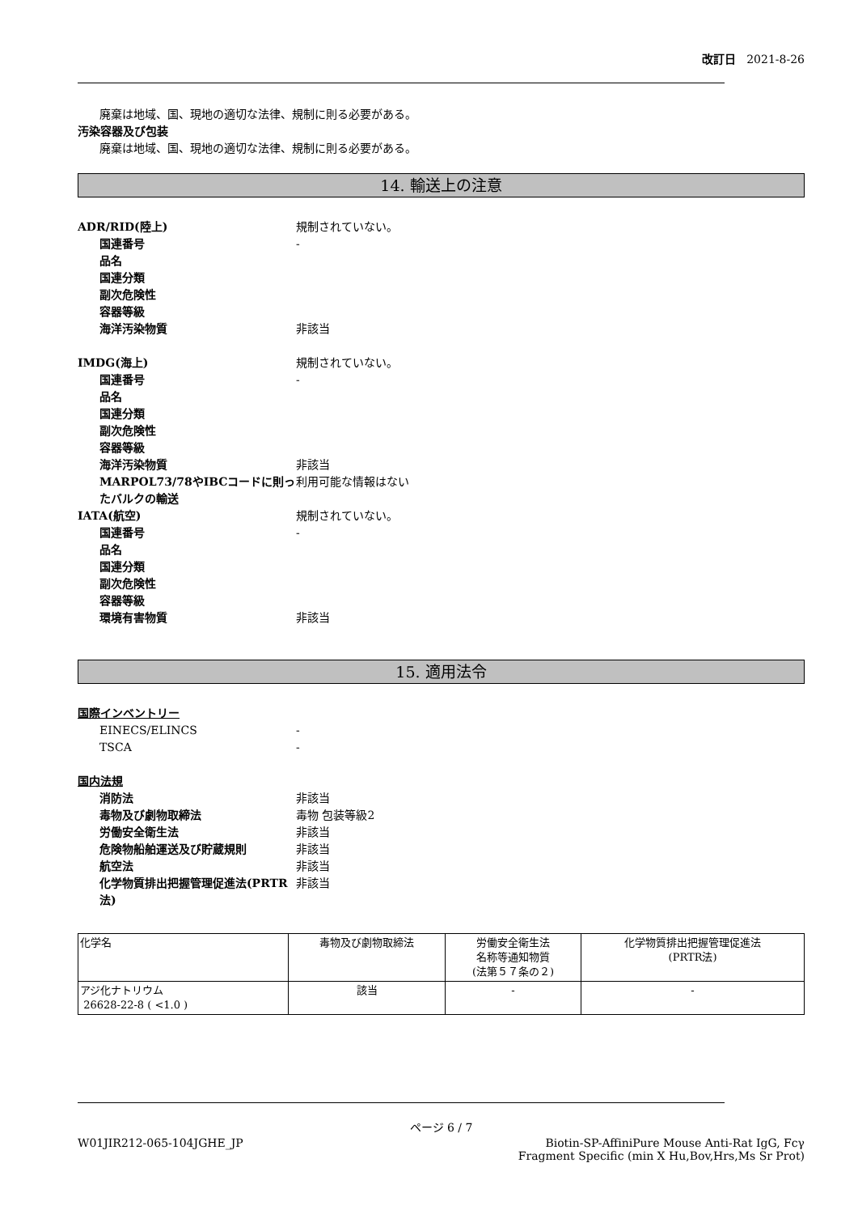改訂日 2021-8-26
廃棄は地域、国、現地の適切な法律、規制に則る必要がある。
汚染容器及び包装
廃棄は地域、国、現地の適切な法律、規制に則る必要がある。
14. 輸送上の注意
ADR/RID(陸上) 規制されていない。
国連番号 -
品名
国連分類
副次危険性
容器等級
海洋汚染物質 非該当
IMDG(海上) 規制されていない。
国連番号 -
品名
国連分類
副次危険性
容器等級
海洋汚染物質 非該当
MARPOL73/78やIBCコードに則ったバルクの輸送 利用可能な情報はない
IATA(航空) 規制されていない。
国連番号 -
品名
国連分類
副次危険性
容器等級
環境有害物質 非該当
15. 適用法令
国際インベントリー
EINECS/ELINCS -
TSCA -
国内法規
消防法 非該当
毒物及び劇物取締法 毒物 包装等級2
労働安全衛生法 非該当
危険物船舶運送及び貯蔵規則 非該当
航空法 非該当
化学物質排出把握管理促進法(PRTR法) 非該当
| 化学名 | 毒物及び劇物取締法 | 労働安全衛生法 名称等通知物質 (法第５７条の２) | 化学物質排出把握管理促進法 (PRTR法) |
| アジ化ナトリウム 26628-22-8 ( <1.0 ) | 該当 | - | - |
ページ 6 / 7
W01JIR212-065-104JGHE_JP Biotin-SP-AffiniPure Mouse Anti-Rat IgG, Fcγ
Fragment Specific (min X Hu,Bov,Hrs,Ms Sr Prot)